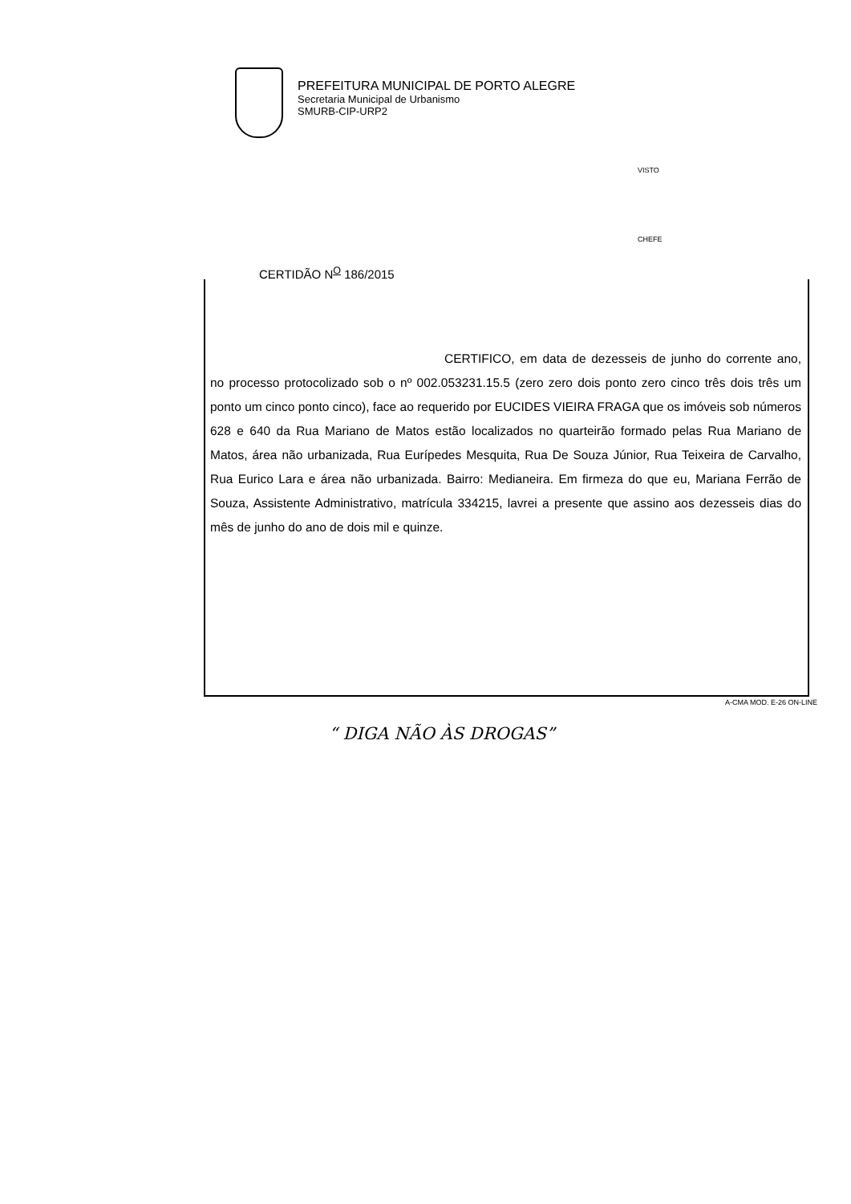PREFEITURA MUNICIPAL DE PORTO ALEGRE
Secretaria Municipal de Urbanismo
SMURB-CIP-URP2
VISTO
CHEFE
CERTIDÃO N<sup>O</sup> 186/2015
CERTIFICO, em data de dezesseis de junho do corrente ano, no processo protocolizado sob o nº 002.053231.15.5 (zero zero dois ponto zero cinco três dois três um ponto um cinco ponto cinco), face ao requerido por EUCIDES VIEIRA FRAGA que os imóveis sob números 628 e 640 da Rua Mariano de Matos estão localizados no quarteirão formado pelas Rua Mariano de Matos, área não urbanizada, Rua Eurípedes Mesquita, Rua De Souza Júnior, Rua Teixeira de Carvalho, Rua Eurico Lara e área não urbanizada. Bairro: Medianeira. Em firmeza do que eu, Mariana Ferrão de Souza, Assistente Administrativo, matrícula 334215, lavrei a presente que assino aos dezesseis dias do mês de junho do ano de dois mil e quinze.
A-CMA MOD. E-26 ON-LINE
“ DIGA NÃO ÀS DROGAS”